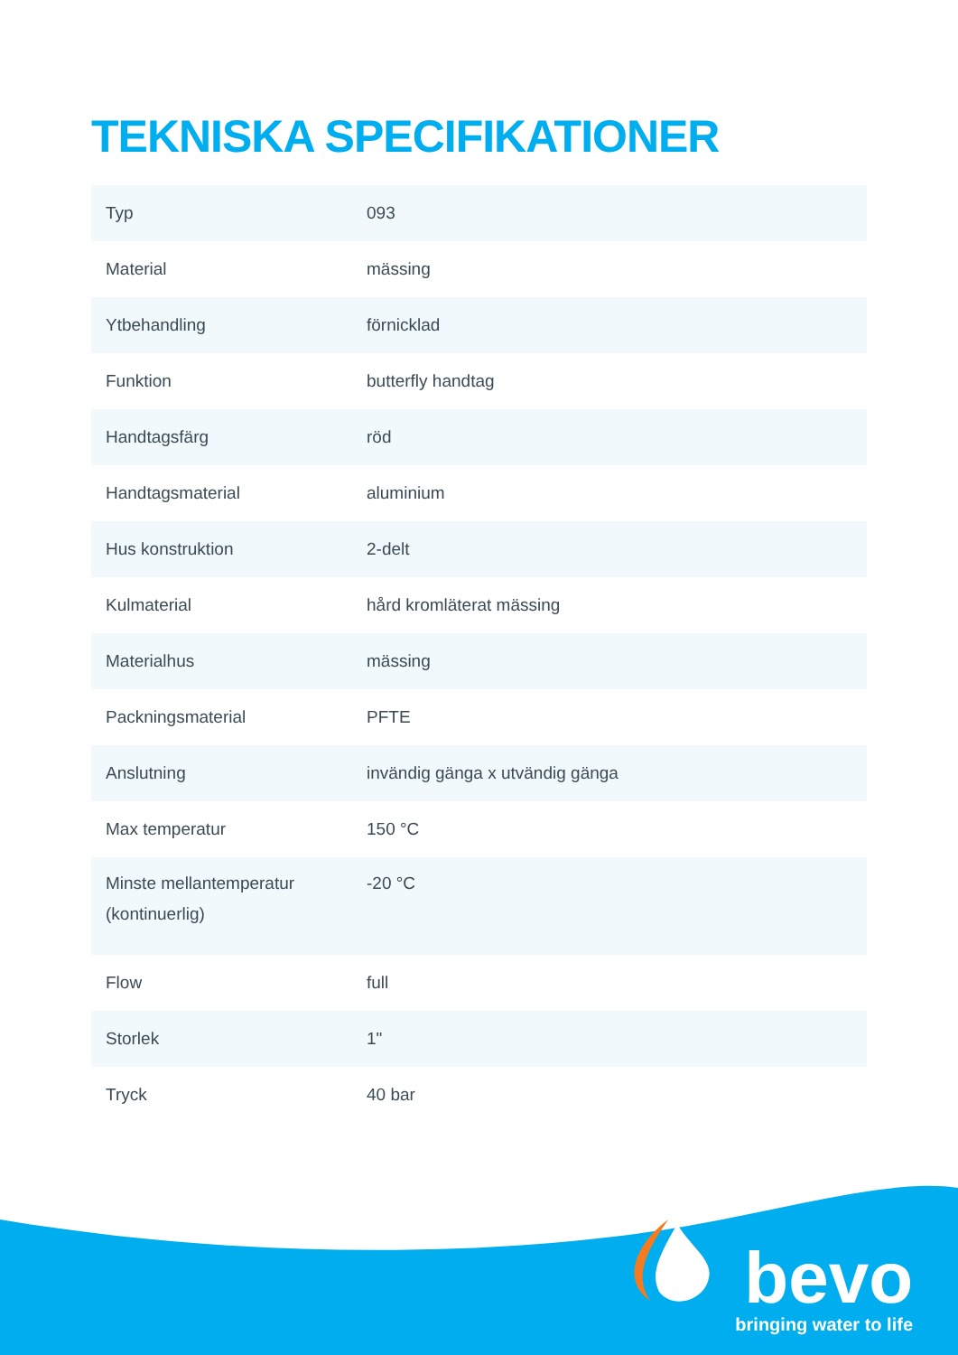TEKNISKA SPECIFIKATIONER
| Typ | 093 |
| Material | mässing |
| Ytbehandling | förnicklad |
| Funktion | butterfly handtag |
| Handtagsfärg | röd |
| Handtagsmaterial | aluminium |
| Hus konstruktion | 2-delt |
| Kulmaterial | hård kromläterat mässing |
| Materialhus | mässing |
| Packningsmaterial | PFTE |
| Anslutning | invändig gänga x utvändig gänga |
| Max temperatur | 150 °C |
| Minste mellantemperatur (kontinuerlig) | -20 °C |
| Flow | full |
| Storlek | 1" |
| Tryck | 40 bar |
bevo
bringing water to life